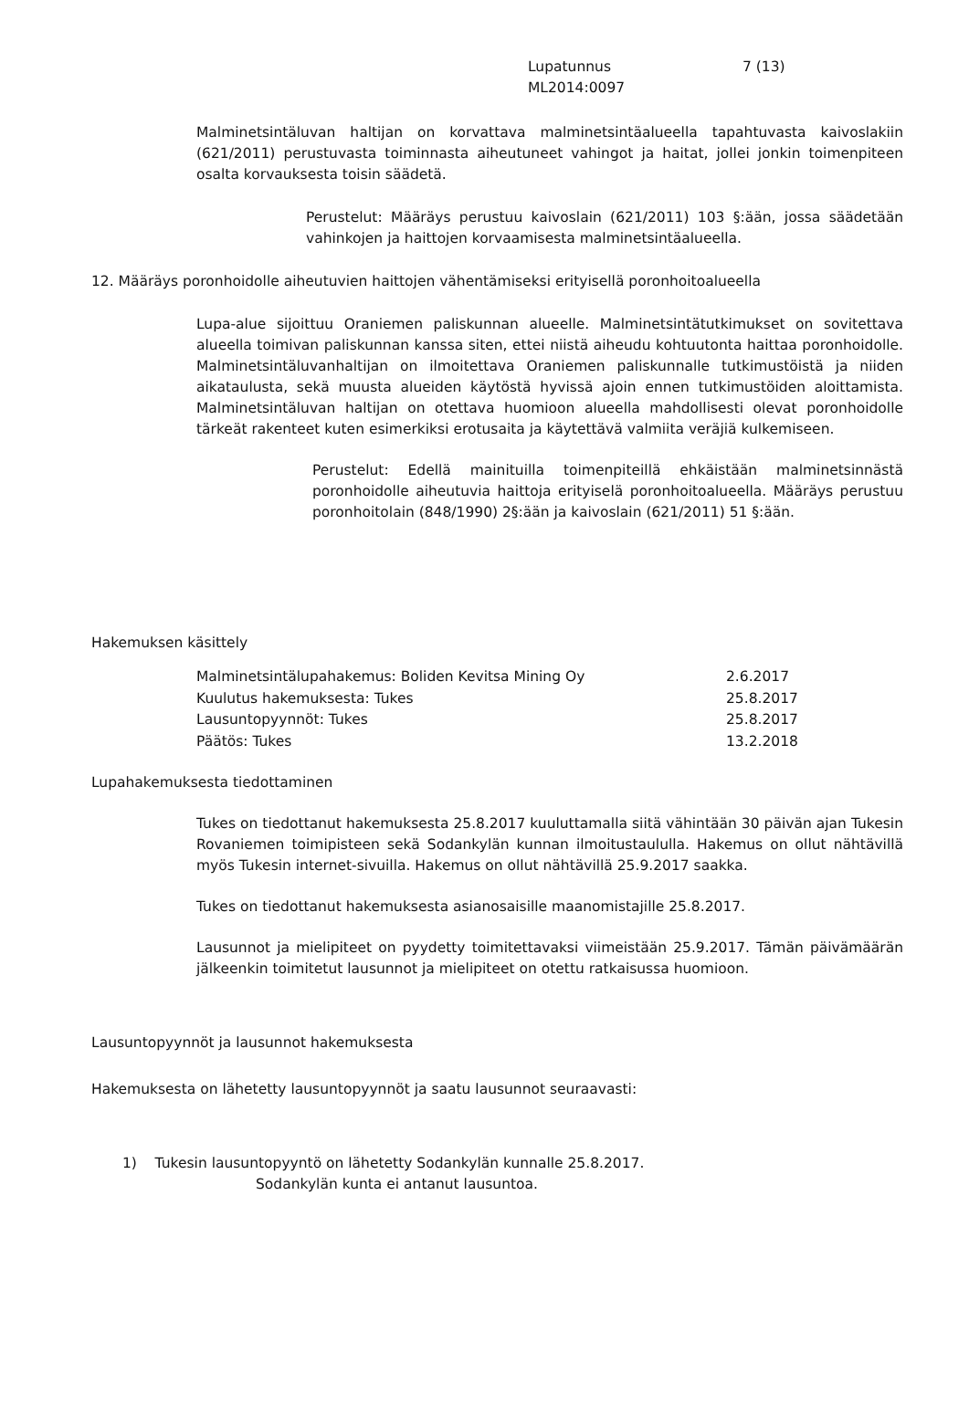Lupatunnus
ML2014:0097
7 (13)
Malminetsintäluvan haltijan on korvattava malminetsintäalueella tapahtuvasta kaivoslakiin (621/2011) perustuvasta toiminnasta aiheutuneet vahingot ja haitat, jollei jonkin toimenpiteen osalta korvauksesta toisin säädetä.
Perustelut: Määräys perustuu kaivoslain (621/2011) 103 §:ään, jossa säädetään vahinkojen ja haittojen korvaamisesta malminetsintäalueella.
12. Määräys poronhoidolle aiheutuvien haittojen vähentämiseksi erityisellä poronhoitoalueella
Lupa-alue sijoittuu Oraniemen paliskunnan alueelle. Malminetsintätutkimukset on sovitettava alueella toimivan paliskunnan kanssa siten, ettei niistä aiheudu kohtuutonta haittaa poronhoidolle. Malminetsintäluvanhaltijan on ilmoitettava Oraniemen paliskunnalle tutkimustöistä ja niiden aikataulusta, sekä muusta alueiden käytöstä hyvissä ajoin ennen tutkimustöiden aloittamista. Malminetsintäluvan haltijan on otettava huomioon alueella mahdollisesti olevat poronhoidolle tärkeät rakenteet kuten esimerkiksi erotusaita ja käytettävä valmiita veräjiä kulkemiseen.
Perustelut: Edellä mainituilla toimenpiteillä ehkäistään malminetsinnästä poronhoidolle aiheutuvia haittoja erityiselä poronhoitoalueella. Määräys perustuu poronhoitolain (848/1990) 2§:ään ja kaivoslain (621/2011) 51 §:ään.
Hakemuksen käsittely
| Malminetsintälupahakemus: Boliden Kevitsa Mining Oy | 2.6.2017 |
| Kuulutus hakemuksesta: Tukes | 25.8.2017 |
| Lausuntopyynnöt: Tukes | 25.8.2017 |
| Päätös: Tukes | 13.2.2018 |
Lupahakemuksesta tiedottaminen
Tukes on tiedottanut hakemuksesta 25.8.2017 kuuluttamalla siitä vähintään 30 päivän ajan Tukesin Rovaniemen toimipisteen sekä Sodankylän kunnan ilmoitustaululla. Hakemus on ollut nähtävillä myös Tukesin internet-sivuilla. Hakemus on ollut nähtävillä 25.9.2017 saakka.
Tukes on tiedottanut hakemuksesta asianosaisille maanomistajille 25.8.2017.
Lausunnot ja mielipiteet on pyydetty toimitettavaksi viimeistään 25.9.2017. Tämän päivämäärän jälkeenkin toimitetut lausunnot ja mielipiteet on otettu ratkaisussa huomioon.
Lausuntopyynnöt ja lausunnot hakemuksesta
Hakemuksesta on lähetetty lausuntopyynnöt ja saatu lausunnot seuraavasti:
1) Tukesin lausuntopyyntö on lähetetty Sodankylän kunnalle 25.8.2017.
Sodankylän kunta ei antanut lausuntoa.